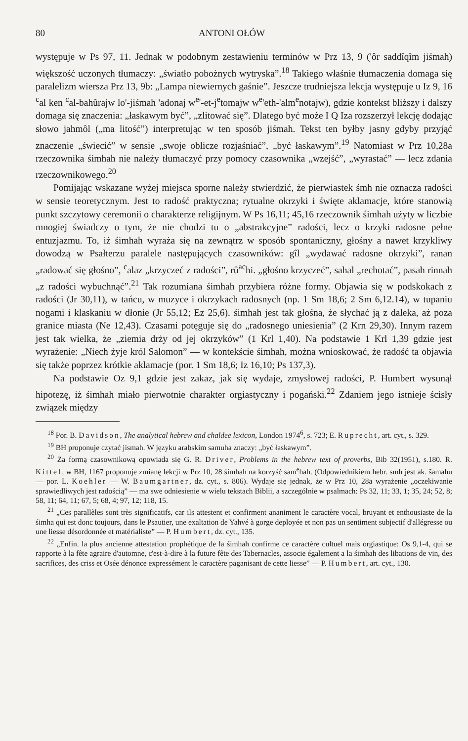80 ANTONI OŁÓW
występuje w Ps 97, 11. Jednak w podobnym zestawieniu terminów w Prz 13, 9 ('ôr saddîqîm jiśmah) większość uczonych tłumaczy: „światło pobożnych wytryska”.<sup>18</sup> Takiego właśnie tłumaczenia domaga się paralelizm wiersza Prz 13, 9b: „Lampa niewiernych gaśnie”. Jeszcze trudniejsza lekcja występuje u Iz 9, 16 <sup>c</sup>al ken <sup>c</sup>al-bahûrajw lo'-jiśmah 'adonaj w<sup>e</sup>'-et-j<sup>e</sup>tomajw w<sup>e</sup>'eth-'alm<sup>e</sup>notajw), gdzie kontekst bliższy i dalszy domaga się znaczenia: „łaskawym być”, „zlitować się”. Dlatego być może I Q Iza rozszerzył lekcję dodając słowo jahmôl („ma litość”) interpretując w ten sposób jiśmah. Tekst ten byłby jasny gdyby przyjąć znaczenie „świecić” w sensie „swoje oblicze rozjaśniać”, „być łaskawym”.<sup>19</sup> Natomiast w Prz 10,28a rzeczownika śimhah nie należy tłumaczyć przy pomocy czasownika „wzejść”, „wyrastać” — lecz zdania rzeczownikowego.<sup>20</sup>
Pomijając wskazane wyżej miejsca sporne należy stwierdzić, że pierwiastek śmh nie oznacza radości w sensie teoretycznym. Jest to radość praktyczna; rytualne okrzyki i święte aklamacje, które stanowią punkt szczytowy ceremonii o charakterze religijnym. W Ps 16,11; 45,16 rzeczownik śimhah użyty w liczbie mnogiej świadczy o tym, że nie chodzi tu o „abstrakcyjne” radości, lecz o krzyki radosne pełne entuzjazmu. To, iż śimhah wyraża się na zewnątrz w sposób spontaniczny, głośny a nawet krzykliwy dowodzą w Psałterzu paralele następujących czasowników: gîl „wydawać radosne okrzyki”, ranan „radować się głośno”, <sup>c</sup>alaz „krzyczeć z radości”, rû<sup>a</sup><sup>c</sup>hi. „głośno krzyczeć”, sahal „rechotać”, pasah rinnah „z radości wybuchnąć”.<sup>21</sup> Tak rozumiana śimhah przybiera różne formy. Objawia się w podskokach z radości (Jr 30,11), w tańcu, w muzyce i okrzykach radosnych (np. 1 Sm 18,6; 2 Sm 6,12.14), w tupaniu nogami i klaskaniu w dłonie (Jr 55,12; Ez 25,6). śimhah jest tak głośna, że słychać ją z daleka, aż poza granice miasta (Ne 12,43). Czasami potęguje się do „radosnego uniesienia” (2 Krn 29,30). Innym razem jest tak wielka, że „ziemia drży od jej okrzyków” (1 Krl 1,40). Na podstawie 1 Krl 1,39 gdzie jest wyrażenie: „Niech żyje król Salomon” — w kontekście śimhah, można wnioskować, że radość ta objawia się także poprzez krótkie aklamacje (por. 1 Sm 18,6; Iz 16,10; Ps 137,3).
Na podstawie Oz 9,1 gdzie jest zakaz, jak się wydaje, zmysłowej radości, P. Humbert wysunął hipotezę, iż śimhah miało pierwotnie charakter orgiastyczny i pogański.<sup>22</sup> Zdaniem jego istnieje ścisły związek między
<sup>18</sup> Por. B. Davidson, The analytical hebrew and chaldee lexicon, London 1974<sup>6</sup>, s. 723; E. Ruprecht, art. cyt., s. 329.
<sup>19</sup> BH proponuje czytać jismah. W języku arabskim samuha znaczy: „być łaskawym”.
<sup>20</sup> Za formą czasownikową opowiada się G. R. Driver, Problems in the hebrew text of proverbs, Bib 32(1951), s.180. R. Kittel, w BH, 1167 proponuje zmianę lekcji w Prz 10, 28 śimhah na korzyść sam<sup>e</sup>hah. (Odpowiednikiem hebr. smh jest ak. šamahu — por. L. Koehler — W. Baumgartner, dz. cyt., s. 806). Wydaje się jednak, że w Prz 10, 28a wyrażenie „oczekiwanie sprawiedliwych jest radością” — ma swe odniesienie w wielu tekstach Biblii, a szczególnie w psalmach: Ps 32, 11; 33, 1; 35, 24; 52, 8; 58, 11; 64, 11; 67, 5; 68, 4; 97, 12; 118, 15.
<sup>21</sup> „Ces parallèles sont très significatifs, car ils attestent et confirment ananiment le caractère vocal, bruyant et enthousiaste de la śimha qui est donc toujours, dans le Psautier, une exaltation de Yahvé à gorge deployée et non pas un sentiment subjectif d'allégresse ou une liesse désordonnée et matérialiste” — P. Humbert, dz. cyt., 135.
<sup>22</sup> „Enfin. la plus ancienne attestation prophétique de la śimhah confirme ce caractère cultuel mais orgiastique: Os 9,1-4, qui se rapporte à la fête agraire d'automne, c'est-à-dire à la future fête des Tabernacles, associe également a la śimhah des libations de vin, des sacrifices, des criss et Osée dénonce expressément le caractère paganisant de cette liesse” — P. Humbert, art. cyt., 130.